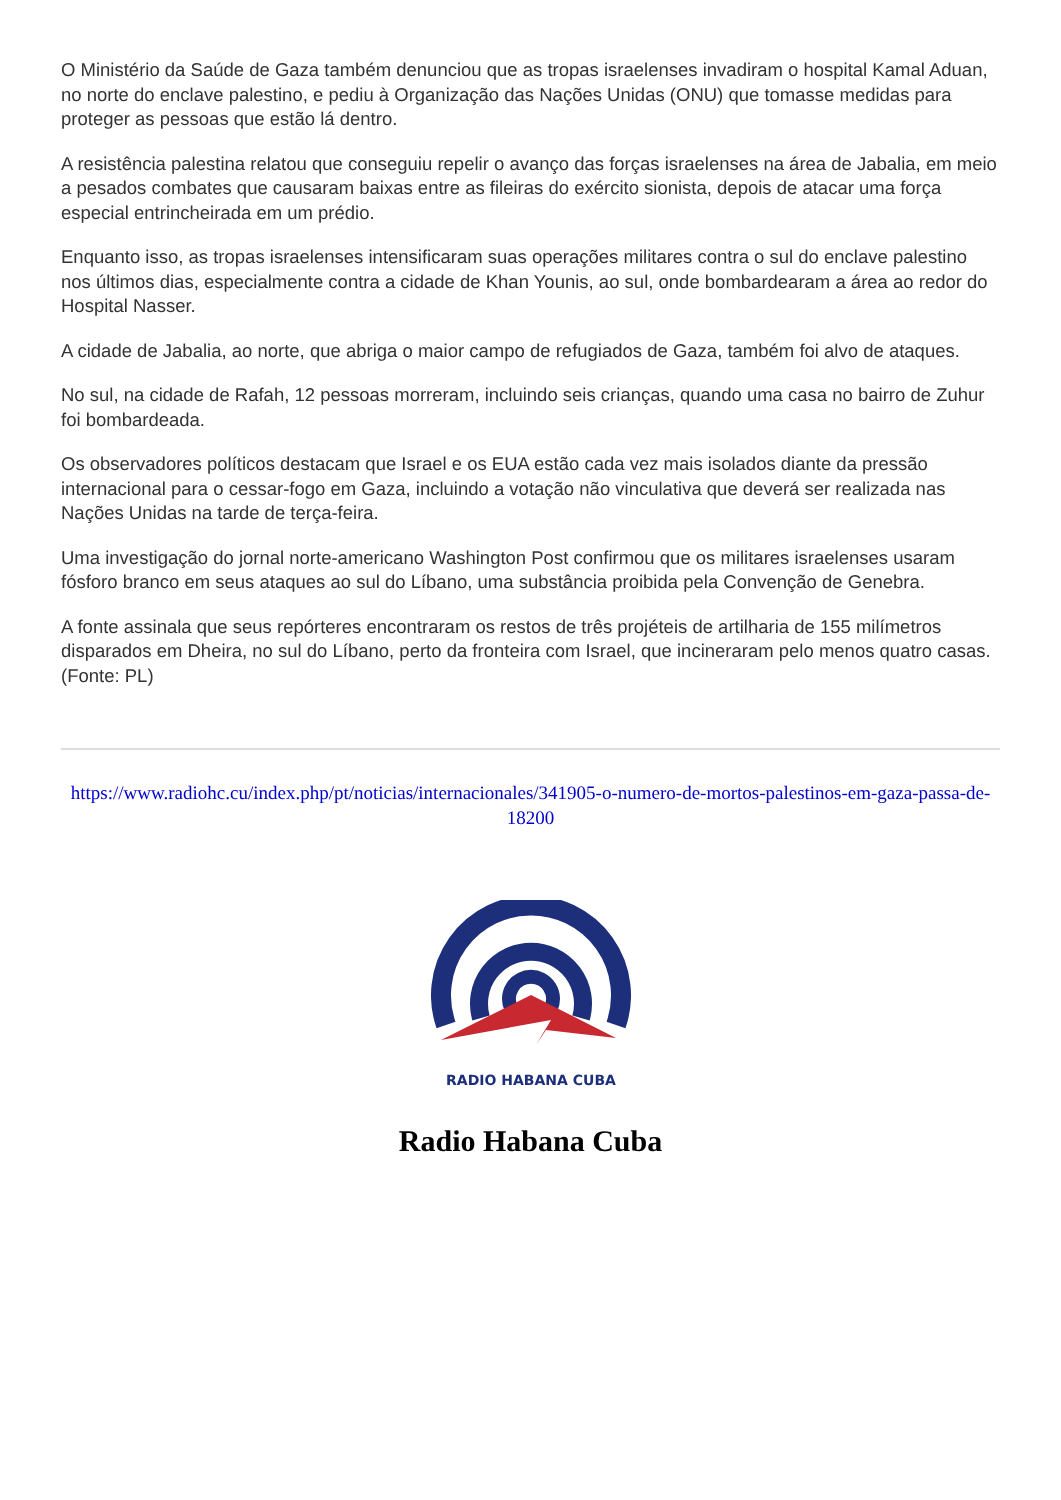O Ministério da Saúde de Gaza também denunciou que as tropas israelenses invadiram o hospital Kamal Aduan, no norte do enclave palestino, e pediu à Organização das Nações Unidas (ONU) que tomasse medidas para proteger as pessoas que estão lá dentro.
A resistência palestina relatou que conseguiu repelir o avanço das forças israelenses na área de Jabalia, em meio a pesados combates que causaram baixas entre as fileiras do exército sionista, depois de atacar uma força especial entrincheirada em um prédio.
Enquanto isso, as tropas israelenses intensificaram suas operações militares contra o sul do enclave palestino nos últimos dias, especialmente contra a cidade de Khan Younis, ao sul, onde bombardearam a área ao redor do Hospital Nasser.
A cidade de Jabalia, ao norte, que abriga o maior campo de refugiados de Gaza, também foi alvo de ataques.
No sul, na cidade de Rafah, 12 pessoas morreram, incluindo seis crianças, quando uma casa no bairro de Zuhur foi bombardeada.
Os observadores políticos destacam que Israel e os EUA estão cada vez mais isolados diante da pressão internacional para o cessar-fogo em Gaza, incluindo a votação não vinculativa que deverá ser realizada nas Nações Unidas na tarde de terça-feira.
Uma investigação do jornal norte-americano Washington Post confirmou que os militares israelenses usaram fósforo branco em seus ataques ao sul do Líbano, uma substância proibida pela Convenção de Genebra.
A fonte assinala que seus repórteres encontraram os restos de três projéteis de artilharia de 155 milímetros disparados em Dheira, no sul do Líbano, perto da fronteira com Israel, que incineraram pelo menos quatro casas. (Fonte: PL)
https://www.radiohc.cu/index.php/pt/noticias/internacionales/341905-o-numero-de-mortos-palestinos-em-gaza-passa-de-18200
RADIO HABANA CUBA
Radio Habana Cuba